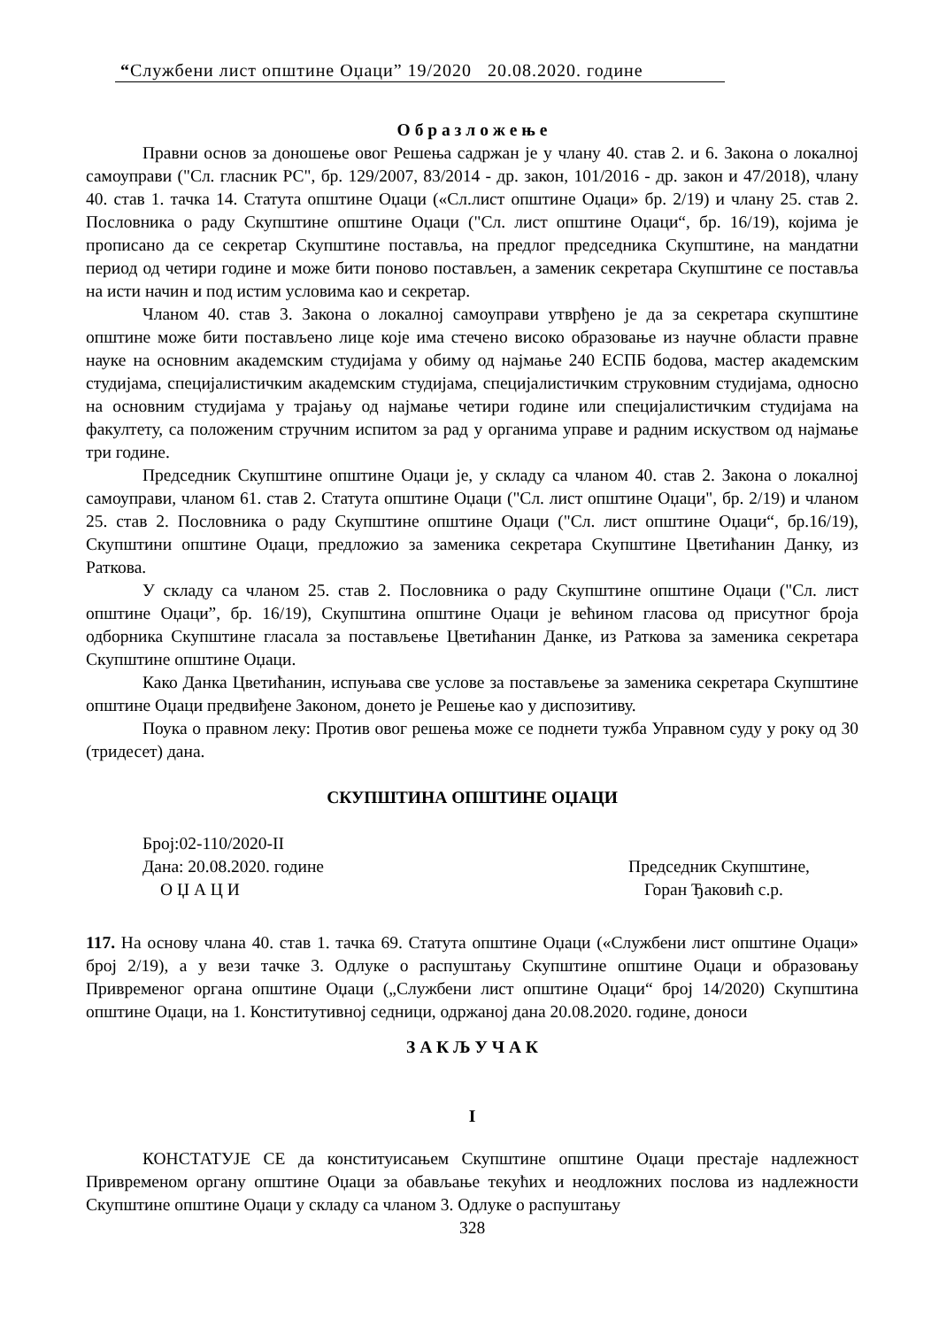“Службени лист општине Оџаци” 19/2020 20.08.2020. године
О б р а з л о ж е њ е
Правни основ за доношење овог Решења садржан је у члану 40. став 2. и 6. Закона о локалној самоуправи ("Сл. гласник РС", бр. 129/2007, 83/2014 - др. закон, 101/2016 - др. закон и 47/2018), члану 40. став 1. тачка 14. Статута општине Оџаци («Сл.лист општине Оџаци» бр. 2/19) и члану 25. став 2. Пословника о раду Скупштине општине Оџаци ("Сл. лист општине Оџаци“, бр. 16/19), којима је прописано да се секретар Скупштине поставља, на предлог председника Скупштине, на мандатни период од четири године и може бити поново постављен, а заменик секретара Скупштине се поставља на исти начин и под истим условима као и секретар.
Чланом 40. став 3. Закона о локалној самоуправи утврђено је да за секретара скупштине општине може бити постављено лице које има стечено високо образовање из научне области правне науке на основним академским студијама у обиму од најмање 240 ЕСПБ бодова, мастер академским студијама, специјалистичким академским студијама, специјалистичким струковним студијама, односно на основним студијама у трајању од најмање четири године или специјалистичким студијама на факултету, са положеним стручним испитом за рад у органима управе и радним искуством од најмање три године.
Председник Скупштине општине Оџаци је, у складу са чланом 40. став 2. Закона о локалној самоуправи, чланом 61. став 2. Статута општине Оџаци ("Сл. лист општине Оџаци", бр. 2/19) и чланом 25. став 2. Пословника о раду Скупштине општине Оџаци ("Сл. лист општине Оџаци“, бр.16/19), Скупштини општине Оџаци, предложио за заменика секретара Скупштине Цветићанин Данку, из Раткова.
У складу са чланом 25. став 2. Пословника о раду Скупштине општине Оџаци ("Сл. лист општине Оџаци”, бр. 16/19), Скупштина општине Оџаци је већином гласова од присутног броја одборника Скупштине гласала за постављење Цветићанин Данке, из Раткова за заменика секретара Скупштине општине Оџаци.
Како Данка Цветићанин, испуњава све услове за постављење за заменика секретара Скупштине општине Оџаци предвиђене Законом, донето је Решење као у диспозитиву.
Поука о правном леку: Против овог решења може се поднети тужба Управном суду у року од 30 (тридесет) дана.
СКУПШТИНА ОПШТИНЕ ОЏАЦИ
Број:02-110/2020-II
Дана: 20.08.2020. године Председник Скупштине,
О Џ А Ц И Горан Ђаковић с.р.
117. На основу члана 40. став 1. тачка 69. Статута општине Оџаци («Службени лист општине Оџаци» број 2/19), а у вези тачке 3. Одлуке о распуштању Скупштине општине Оџаци и образовању Привременог органа општине Оџаци („Службени лист општине Оџаци“ број 14/2020) Скупштина општине Оџаци, на 1. Конститутивној седници, одржаној дана 20.08.2020. године, доноси
З А К Љ У Ч А К
I
КОНСТАТУЈЕ СЕ да конституисањем Скупштине општине Оџаци престаје надлежност Привременом органу општине Оџаци за обављање текућих и неодложних послова из надлежности Скупштине општине Оџаци у складу са чланом 3. Одлуке о распуштању
328